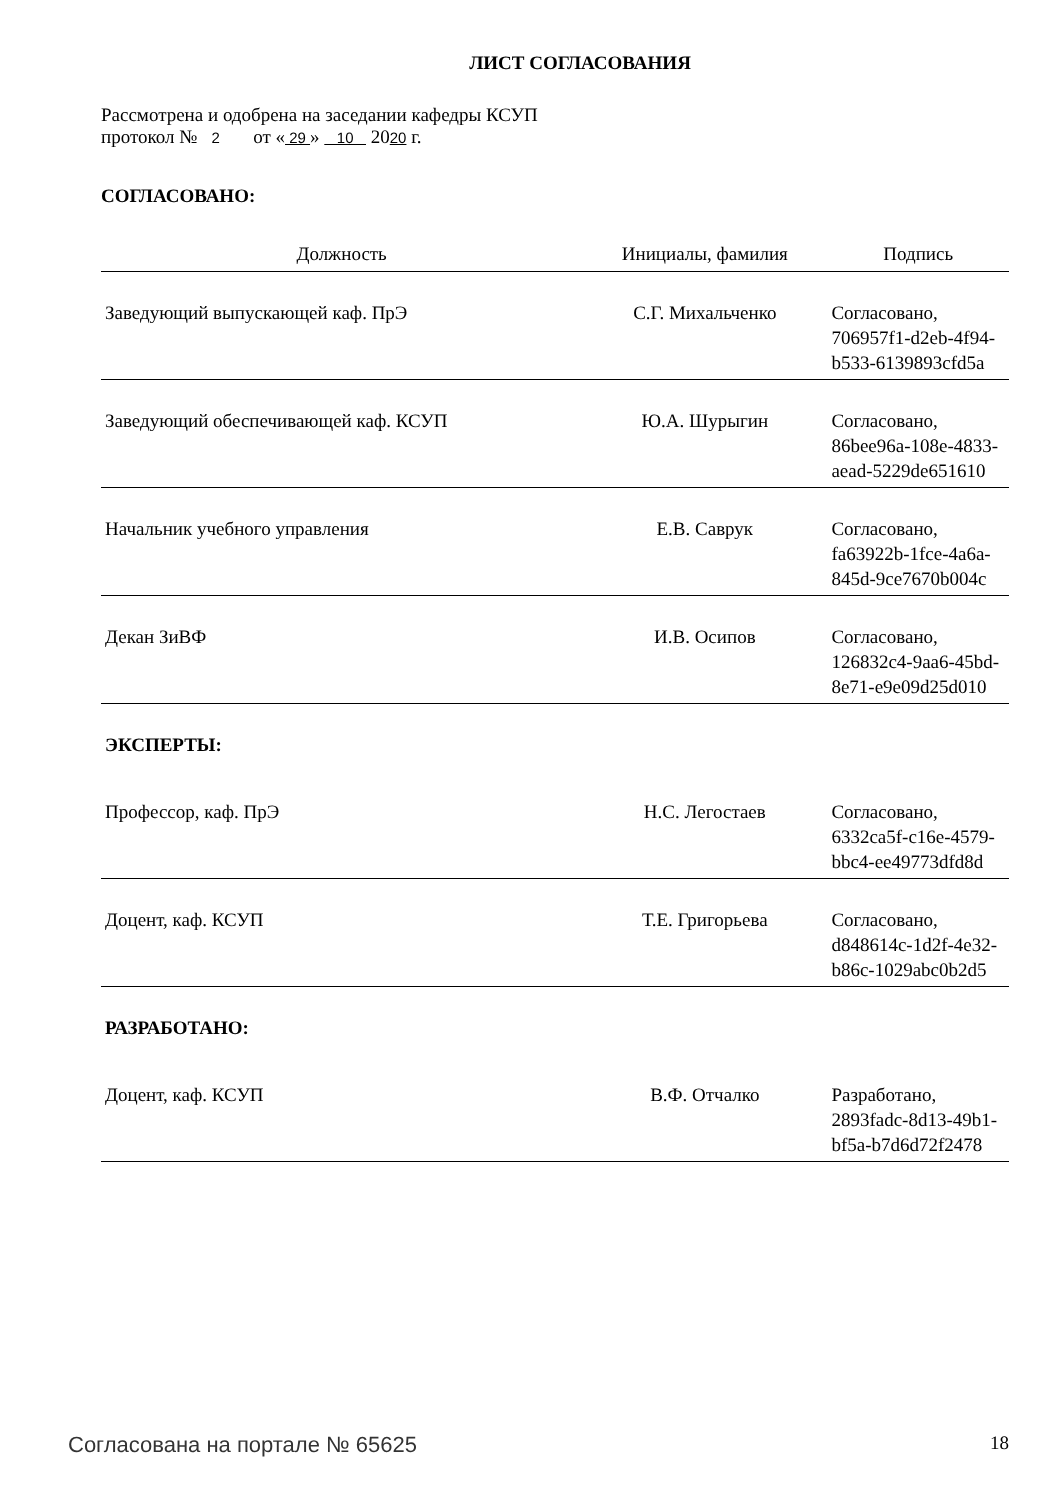ЛИСТ СОГЛАСОВАНИЯ
Рассмотрена и одобрена на заседании кафедры КСУП
протокол № 2 от « 29 » 10 2020 г.
СОГЛАСОВАНО:
| Должность | Инициалы, фамилия | Подпись |
| --- | --- | --- |
| Заведующий выпускающей каф. ПрЭ | С.Г. Михальченко | Согласовано, 706957f1-d2eb-4f94-b533-6139893cfd5a |
| Заведующий обеспечивающей каф. КСУП | Ю.А. Шурыгин | Согласовано, 86bee96a-108e-4833-aead-5229de651610 |
| Начальник учебного управления | Е.В. Саврук | Согласовано, fa63922b-1fce-4a6a-845d-9ce7670b004c |
| Декан ЗиВФ | И.В. Осипов | Согласовано, 126832c4-9aa6-45bd-8e71-e9e09d25d010 |
| ЭКСПЕРТЫ: | | |
| Профессор, каф. ПрЭ | Н.С. Легостаев | Согласовано, 6332ca5f-c16e-4579-bbc4-ee49773dfd8d |
| Доцент, каф. КСУП | Т.Е. Григорьева | Согласовано, d848614c-1d2f-4e32-b86c-1029abc0b2d5 |
| РАЗРАБОТАНО: | | |
| Доцент, каф. КСУП | В.Ф. Отчалко | Разработано, 2893fadc-8d13-49b1-bf5a-b7d6d72f2478 |
Согласована на портале № 65625 18